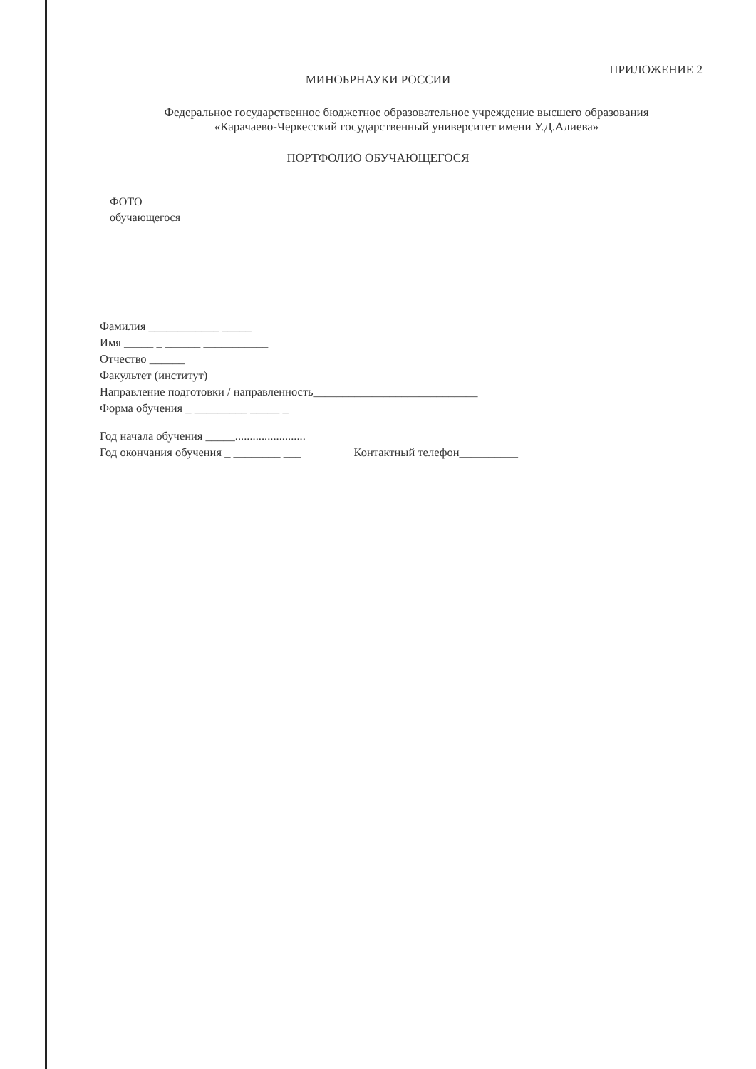ПРИЛОЖЕНИЕ 2
МИНОБРНАУКИ РОССИИ
Федеральное государственное бюджетное образовательное учреждение высшего образования
«Карачаево-Черкесский государственный университет имени У.Д.Алиева»
ПОРТФОЛИО ОБУЧАЮЩЕГОСЯ
ФОТО
обучающегося
Фамилия ____________ _____
Имя _____ _ ______ ___________
Отчество ______
Факультет (институт)
Направление подготовки / направленность____________________________
Форма обучения _ _________ _____ _
Год начала обучения _____........................
Год окончания обучения _ ________ ___ Контактный телефон__________